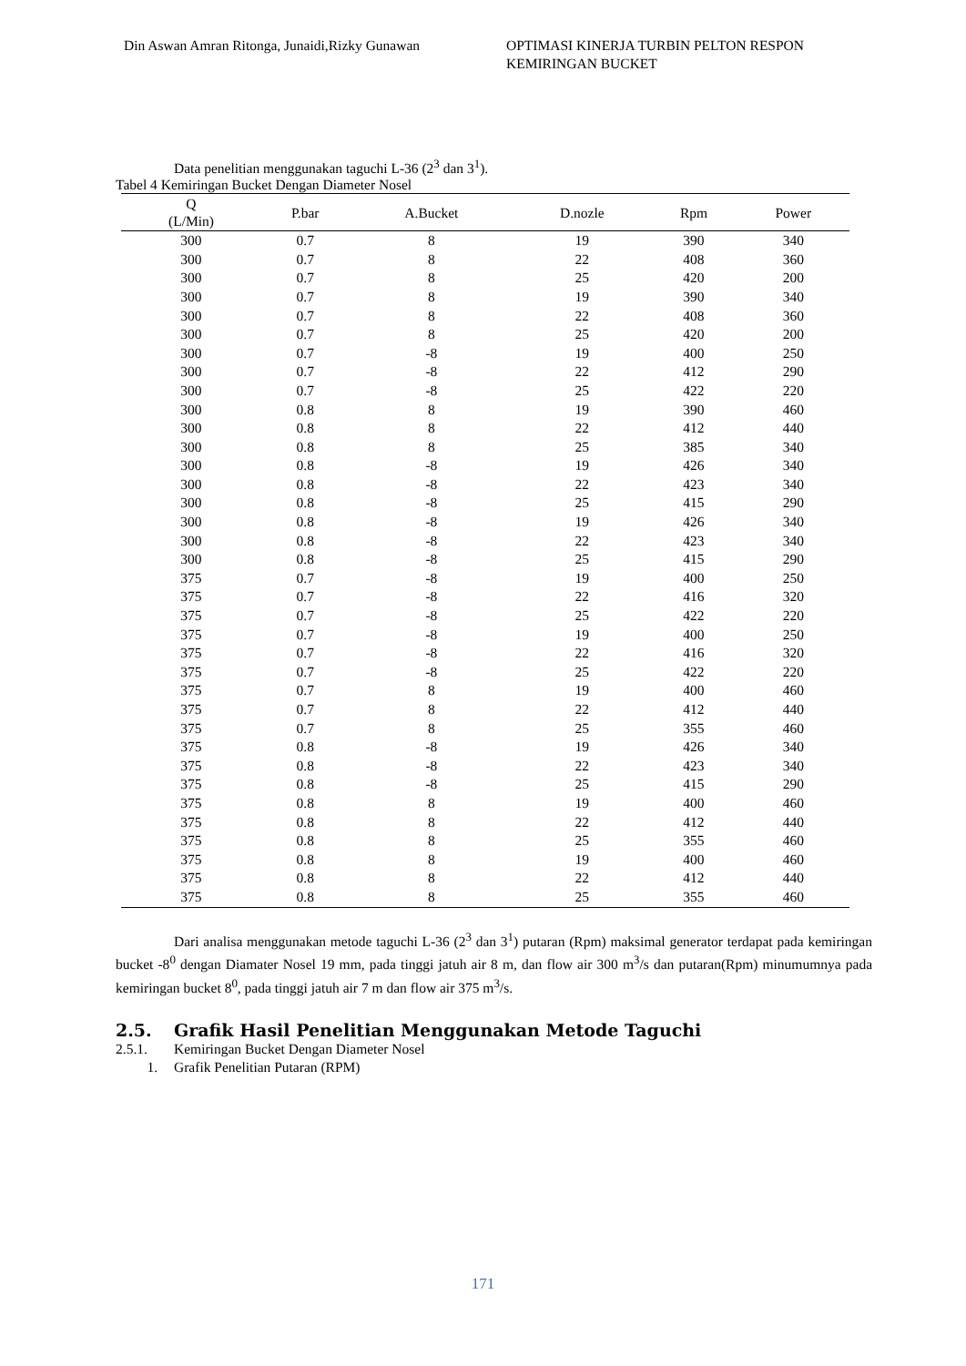Din Aswan Amran Ritonga, Junaidi,Rizky Gunawan
OPTIMASI KINERJA TURBIN PELTON RESPON KEMIRINGAN BUCKET
Data penelitian menggunakan taguchi L-36 (2<sup>3</sup> dan 3<sup>1</sup>).
Tabel 4 Kemiringan Bucket Dengan Diameter Nosel
| Q (L/Min) | P.bar | A.Bucket | D.nozle | Rpm | Power |
| --- | --- | --- | --- | --- | --- |
| 300 | 0.7 | 8 | 19 | 390 | 340 |
| 300 | 0.7 | 8 | 22 | 408 | 360 |
| 300 | 0.7 | 8 | 25 | 420 | 200 |
| 300 | 0.7 | 8 | 19 | 390 | 340 |
| 300 | 0.7 | 8 | 22 | 408 | 360 |
| 300 | 0.7 | 8 | 25 | 420 | 200 |
| 300 | 0.7 | -8 | 19 | 400 | 250 |
| 300 | 0.7 | -8 | 22 | 412 | 290 |
| 300 | 0.7 | -8 | 25 | 422 | 220 |
| 300 | 0.8 | 8 | 19 | 390 | 460 |
| 300 | 0.8 | 8 | 22 | 412 | 440 |
| 300 | 0.8 | 8 | 25 | 385 | 340 |
| 300 | 0.8 | -8 | 19 | 426 | 340 |
| 300 | 0.8 | -8 | 22 | 423 | 340 |
| 300 | 0.8 | -8 | 25 | 415 | 290 |
| 300 | 0.8 | -8 | 19 | 426 | 340 |
| 300 | 0.8 | -8 | 22 | 423 | 340 |
| 300 | 0.8 | -8 | 25 | 415 | 290 |
| 375 | 0.7 | -8 | 19 | 400 | 250 |
| 375 | 0.7 | -8 | 22 | 416 | 320 |
| 375 | 0.7 | -8 | 25 | 422 | 220 |
| 375 | 0.7 | -8 | 19 | 400 | 250 |
| 375 | 0.7 | -8 | 22 | 416 | 320 |
| 375 | 0.7 | -8 | 25 | 422 | 220 |
| 375 | 0.7 | 8 | 19 | 400 | 460 |
| 375 | 0.7 | 8 | 22 | 412 | 440 |
| 375 | 0.7 | 8 | 25 | 355 | 460 |
| 375 | 0.8 | -8 | 19 | 426 | 340 |
| 375 | 0.8 | -8 | 22 | 423 | 340 |
| 375 | 0.8 | -8 | 25 | 415 | 290 |
| 375 | 0.8 | 8 | 19 | 400 | 460 |
| 375 | 0.8 | 8 | 22 | 412 | 440 |
| 375 | 0.8 | 8 | 25 | 355 | 460 |
| 375 | 0.8 | 8 | 19 | 400 | 460 |
| 375 | 0.8 | 8 | 22 | 412 | 440 |
| 375 | 0.8 | 8 | 25 | 355 | 460 |
Dari analisa menggunakan metode taguchi L-36 (2<sup>3</sup> dan 3<sup>1</sup>) putaran (Rpm) maksimal generator terdapat pada kemiringan bucket -8<sup>0</sup> dengan Diamater Nosel 19 mm, pada tinggi jatuh air 8 m, dan flow air 300 m<sup>3</sup>/s dan putaran(Rpm) minumumnya pada kemiringan bucket 8<sup>0</sup>, pada tinggi jatuh air 7 m dan flow air 375 m<sup>3</sup>/s.
2.5. Grafik Hasil Penelitian Menggunakan Metode Taguchi
2.5.1. Kemiringan Bucket Dengan Diameter Nosel
1. Grafik Penelitian Putaran (RPM)
171